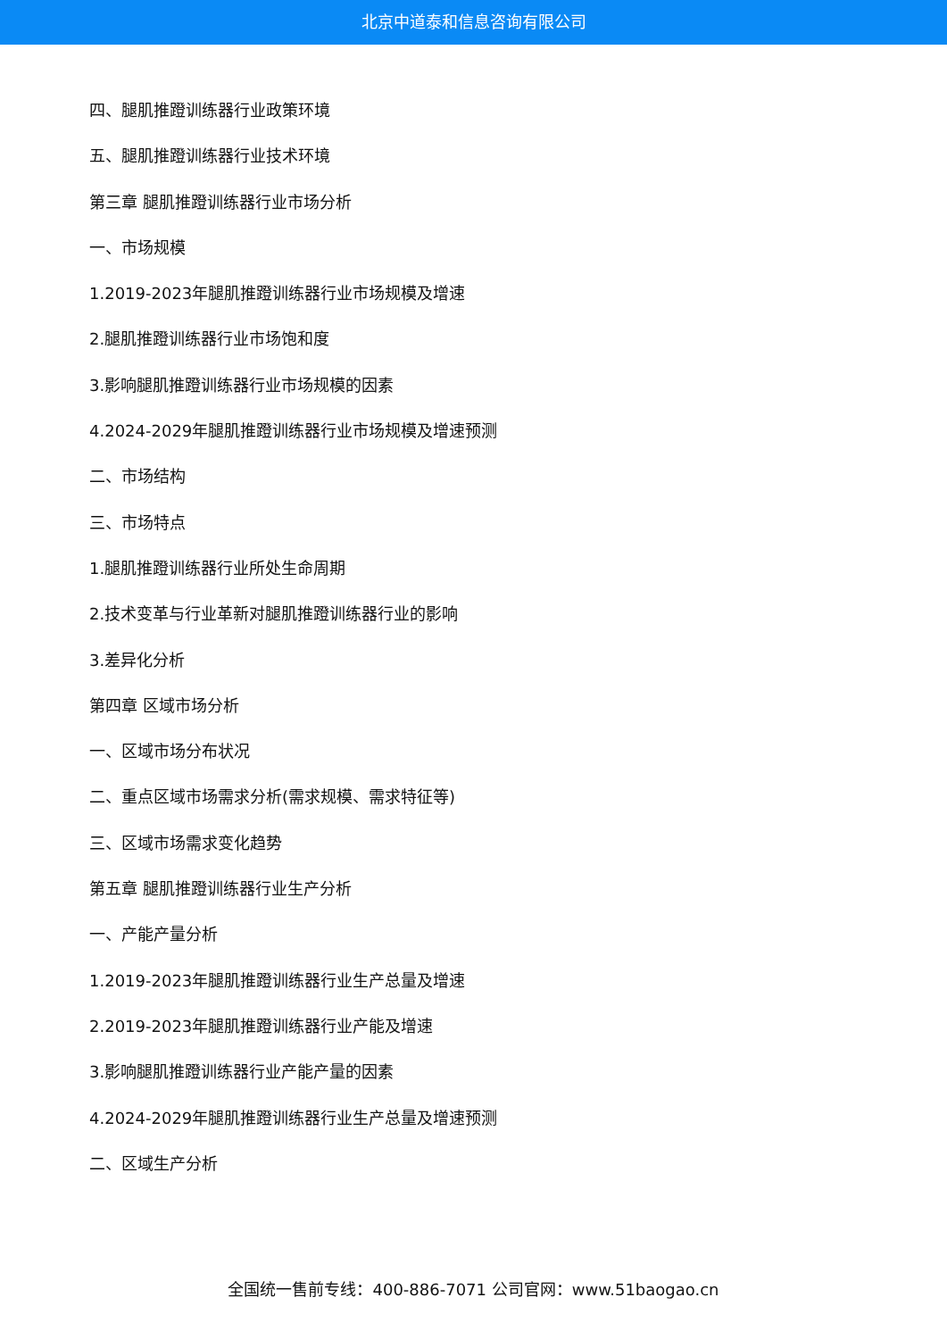北京中道泰和信息咨询有限公司
四、腿肌推蹬训练器行业政策环境
五、腿肌推蹬训练器行业技术环境
第三章 腿肌推蹬训练器行业市场分析
一、市场规模
1.2019-2023年腿肌推蹬训练器行业市场规模及增速
2.腿肌推蹬训练器行业市场饱和度
3.影响腿肌推蹬训练器行业市场规模的因素
4.2024-2029年腿肌推蹬训练器行业市场规模及增速预测
二、市场结构
三、市场特点
1.腿肌推蹬训练器行业所处生命周期
2.技术变革与行业革新对腿肌推蹬训练器行业的影响
3.差异化分析
第四章 区域市场分析
一、区域市场分布状况
二、重点区域市场需求分析(需求规模、需求特征等)
三、区域市场需求变化趋势
第五章 腿肌推蹬训练器行业生产分析
一、产能产量分析
1.2019-2023年腿肌推蹬训练器行业生产总量及增速
2.2019-2023年腿肌推蹬训练器行业产能及增速
3.影响腿肌推蹬训练器行业产能产量的因素
4.2024-2029年腿肌推蹬训练器行业生产总量及增速预测
二、区域生产分析
全国统一售前专线：400-886-7071 公司官网：www.51baogao.cn